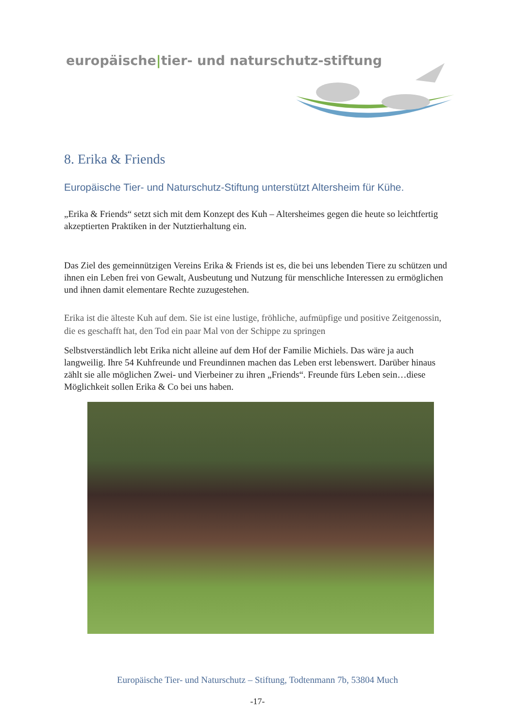europäische|tier- und naturschutz-stiftung
8. Erika & Friends
Europäische Tier- und Naturschutz-Stiftung unterstützt Altersheim für Kühe.
„Erika & Friends“ setzt sich mit dem Konzept des Kuh – Altersheimes gegen die heute so leichtfertig akzeptierten Praktiken in der Nutztierhaltung ein.
Das Ziel des gemeinnützigen Vereins Erika & Friends ist es, die bei uns lebenden Tiere zu schützen und ihnen ein Leben frei von Gewalt, Ausbeutung und Nutzung für menschliche Interessen zu ermöglichen und ihnen damit elementare Rechte zuzugestehen.
Erika ist die älteste Kuh auf dem. Sie ist eine lustige, fröhliche, aufmüpfige und positive Zeitgenossin, die es geschafft hat, den Tod ein paar Mal von der Schippe zu springen
Selbstverständlich lebt Erika nicht alleine auf dem Hof der Familie Michiels. Das wäre ja auch langweilig. Ihre 54 Kuhfreunde und Freundinnen machen das Leben erst lebenswert. Darüber hinaus zählt sie alle möglichen Zwei- und Vierbeiner zu ihren „Friends“. Freunde fürs Leben sein…diese Möglichkeit sollen Erika & Co bei uns haben.
Europäische Tier- und Naturschutz – Stiftung, Todtenmann 7b, 53804 Much
-17-